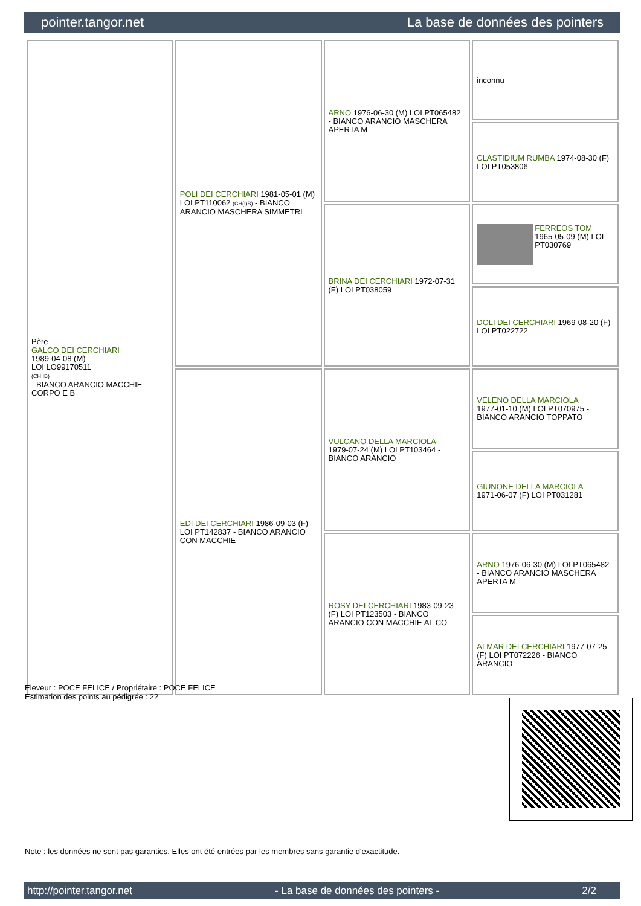pointer.tangor.net La base de données des pointers
| Père GALCO DEI CERCHIARI 1989-04-08 (M) LOI LO99170511 (CH IB) - BIANCO ARANCIO MACCHIE CORPO E B | POLI DEI CERCHIARI 1981-05-01 (M) LOI PT110062 (CH(I)B) - BIANCO ARANCIO MASCHERA SIMMETRI | ARNO 1976-06-30 (M) LOI PT065482 - BIANCO ARANCIO MASCHERA APERTA M | inconnu |
| | | | CLASTIDIUM RUMBA 1974-08-30 (F) LOI PT053806 |
| | | BRINA DEI CERCHIARI 1972-07-31 (F) LOI PT038059 | FERREOS TOM 1965-05-09 (M) LOI PT030769 |
| | | | DOLI DEI CERCHIARI 1969-08-20 (F) LOI PT022722 |
| | EDI DEI CERCHIARI 1986-09-03 (F) LOI PT142837 - BIANCO ARANCIO CON MACCHIE | VULCANO DELLA MARCIOLA 1979-07-24 (M) LOI PT103464 - BIANCO ARANCIO | VELENO DELLA MARCIOLA 1977-01-10 (M) LOI PT070975 - BIANCO ARANCIO TOPPATO |
| | | | GIUNONE DELLA MARCIOLA 1971-06-07 (F) LOI PT031281 |
| | | ROSY DEI CERCHIARI 1983-09-23 (F) LOI PT123503 - BIANCO ARANCIO CON MACCHIE AL CO | ARNO 1976-06-30 (M) LOI PT065482 - BIANCO ARANCIO MASCHERA APERTA M |
| | | | ALMAR DEI CERCHIARI 1977-07-25 (F) LOI PT072226 - BIANCO ARANCIO |
Eleveur : POCE FELICE / Propriétaire : POCE FELICE
Estimation des points au pédigrée : 22
Note : les données ne sont pas garanties. Elles ont été entrées par les membres sans garantie d'exactitude.
http://pointer.tangor.net - La base de données des pointers - 2/2